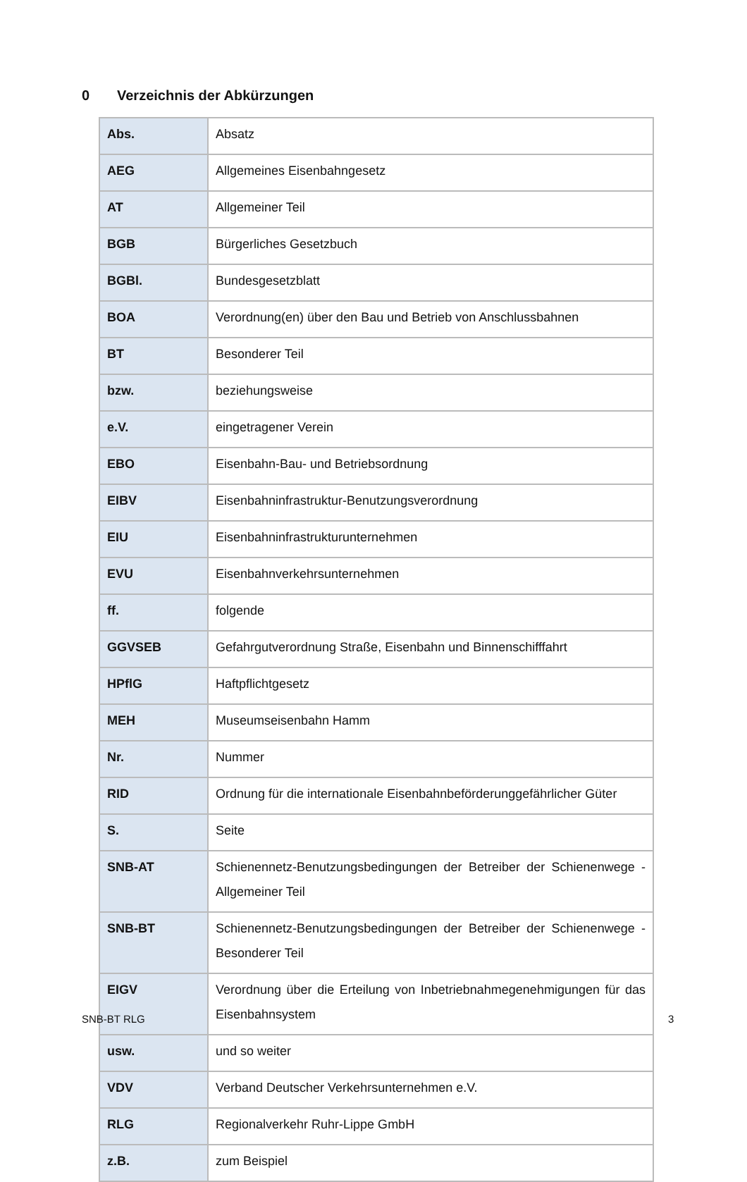0 Verzeichnis der Abkürzungen
| Abs. | Absatz |
| AEG | Allgemeines Eisenbahngesetz |
| AT | Allgemeiner Teil |
| BGB | Bürgerliches Gesetzbuch |
| BGBl. | Bundesgesetzblatt |
| BOA | Verordnung(en) über den Bau und Betrieb von Anschlussbahnen |
| BT | Besonderer Teil |
| bzw. | beziehungsweise |
| e.V. | eingetragener Verein |
| EBO | Eisenbahn-Bau- und Betriebsordnung |
| EIBV | Eisenbahninfrastruktur-Benutzungsverordnung |
| EIU | Eisenbahninfrastrukturunternehmen |
| EVU | Eisenbahnverkehrsunternehmen |
| ff. | folgende |
| GGVSEB | Gefahrgutverordnung Straße, Eisenbahn und Binnenschifffahrt |
| HPflG | Haftpflichtgesetz |
| MEH | Museumseisenbahn Hamm |
| Nr. | Nummer |
| RID | Ordnung für die internationale Eisenbahnbeförderunggefährlicher Güter |
| S. | Seite |
| SNB-AT | Schienennetz-Benutzungsbedingungen der Betreiber der Schienenwege - Allgemeiner Teil |
| SNB-BT | Schienennetz-Benutzungsbedingungen der Betreiber der Schienenwege - Besonderer Teil |
| EIGV | Verordnung über die Erteilung von Inbetriebnahmegenehmigungen für das Eisenbahnsystem |
| usw. | und so weiter |
| VDV | Verband Deutscher Verkehrsunternehmen e.V. |
| RLG | Regionalverkehr Ruhr-Lippe GmbH |
| z.B. | zum Beispiel |
SNB-BT RLG 3